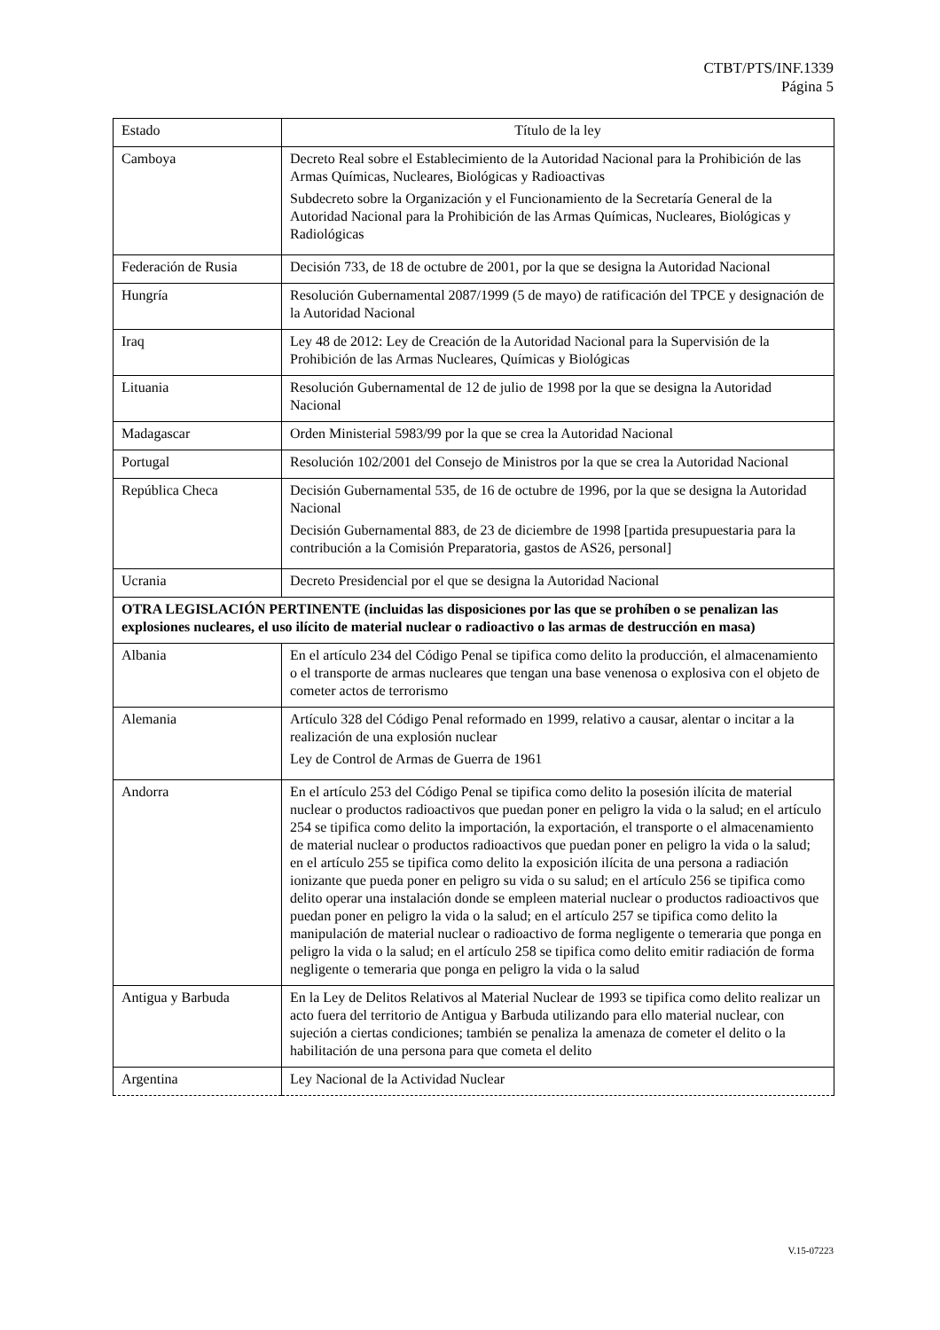CTBT/PTS/INF.1339
Página 5
| Estado | Título de la ley |
| --- | --- |
| Camboya | Decreto Real sobre el Establecimiento de la Autoridad Nacional para la Prohibición de las Armas Químicas, Nucleares, Biológicas y Radioactivas Subdecreto sobre la Organización y el Funcionamiento de la Secretaría General de la Autoridad Nacional para la Prohibición de las Armas Químicas, Nucleares, Biológicas y Radiológicas |
| Federación de Rusia | Decisión 733, de 18 de octubre de 2001, por la que se designa la Autoridad Nacional |
| Hungría | Resolución Gubernamental 2087/1999 (5 de mayo) de ratificación del TPCE y designación de la Autoridad Nacional |
| Iraq | Ley 48 de 2012: Ley de Creación de la Autoridad Nacional para la Supervisión de la Prohibición de las Armas Nucleares, Químicas y Biológicas |
| Lituania | Resolución Gubernamental de 12 de julio de 1998 por la que se designa la Autoridad Nacional |
| Madagascar | Orden Ministerial 5983/99 por la que se crea la Autoridad Nacional |
| Portugal | Resolución 102/2001 del Consejo de Ministros por la que se crea la Autoridad Nacional |
| República Checa | Decisión Gubernamental 535, de 16 de octubre de 1996, por la que se designa la Autoridad Nacional Decisión Gubernamental 883, de 23 de diciembre de 1998 [partida presupuestaria para la contribución a la Comisión Preparatoria, gastos de AS26, personal] |
| Ucrania | Decreto Presidencial por el que se designa la Autoridad Nacional |
| OTRA LEGISLACIÓN PERTINENTE (incluidas las disposiciones por las que se prohíben o se penalizan las explosiones nucleares, el uso ilícito de material nuclear o radioactivo o las armas de destrucción en masa) | |
| Albania | En el artículo 234 del Código Penal se tipifica como delito la producción, el almacenamiento o el transporte de armas nucleares que tengan una base venenosa o explosiva con el objeto de cometer actos de terrorismo |
| Alemania | Artículo 328 del Código Penal reformado en 1999, relativo a causar, alentar o incitar a la realización de una explosión nuclear Ley de Control de Armas de Guerra de 1961 |
| Andorra | En el artículo 253 del Código Penal se tipifica como delito la posesión ilícita de material nuclear o productos radioactivos que puedan poner en peligro la vida o la salud; en el artículo 254 se tipifica como delito la importación, la exportación, el transporte o el almacenamiento de material nuclear o productos radioactivos que puedan poner en peligro la vida o la salud; en el artículo 255 se tipifica como delito la exposición ilícita de una persona a radiación ionizante que pueda poner en peligro su vida o su salud; en el artículo 256 se tipifica como delito operar una instalación donde se empleen material nuclear o productos radioactivos que puedan poner en peligro la vida o la salud; en el artículo 257 se tipifica como delito la manipulación de material nuclear o radioactivo de forma negligente o temeraria que ponga en peligro la vida o la salud; en el artículo 258 se tipifica como delito emitir radiación de forma negligente o temeraria que ponga en peligro la vida o la salud |
| Antigua y Barbuda | En la Ley de Delitos Relativos al Material Nuclear de 1993 se tipifica como delito realizar un acto fuera del territorio de Antigua y Barbuda utilizando para ello material nuclear, con sujeción a ciertas condiciones; también se penaliza la amenaza de cometer el delito o la habilitación de una persona para que cometa el delito |
| Argentina | Ley Nacional de la Actividad Nuclear |
V.15-07223